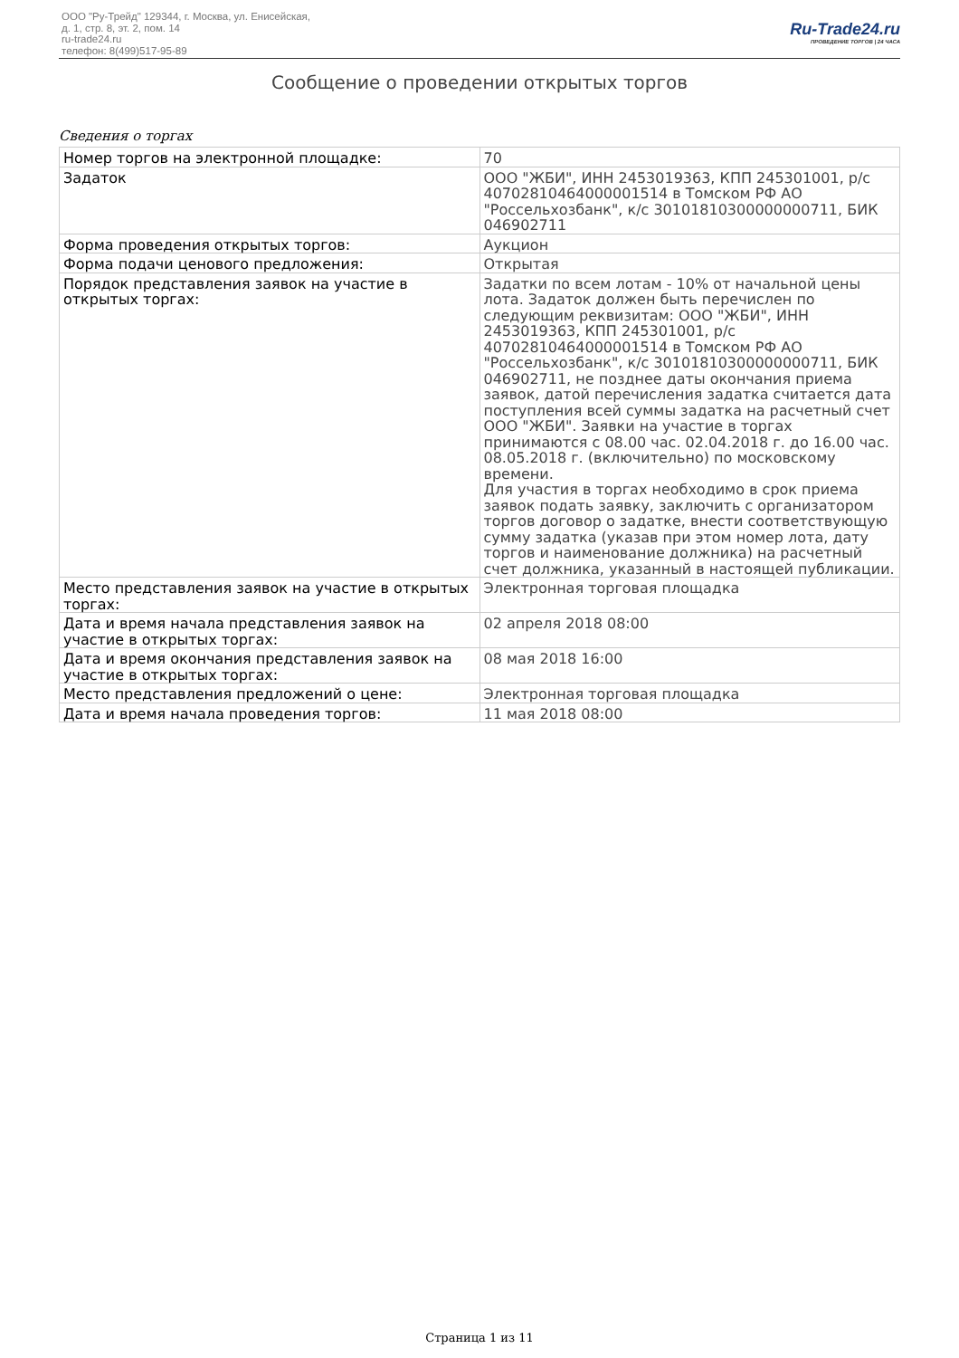ООО "Ру-Трейд" 129344, г. Москва, ул. Енисейская,
д. 1, стр. 8, эт. 2, пом. 14
ru-trade24.ru
телефон: 8(499)517-95-89
Ru-Trade24.ru
ПРОВЕДЕНИЕ ТОРГОВ | 24 ЧАСА
Сообщение о проведении открытых торгов
Сведения о торгах
| Номер торгов на электронной площадке: | 70 |
| Задаток | ООО "ЖБИ", ИНН 2453019363, КПП 245301001, р/с 40702810464000001514 в Томском РФ АО "Россельхозбанк", к/с 30101810300000000711, БИК 046902711 |
| Форма проведения открытых торгов: | Аукцион |
| Форма подачи ценового предложения: | Открытая |
| Порядок представления заявок на участие в открытых торгах: | Задатки по всем лотам - 10% от начальной цены лота. Задаток должен быть перечислен по следующим реквизитам: ООО "ЖБИ", ИНН 2453019363, КПП 245301001, р/с 40702810464000001514 в Томском РФ АО "Россельхозбанк", к/с 30101810300000000711, БИК 046902711, не позднее даты окончания приема заявок, датой перечисления задатка считается дата поступления всей суммы задатка на расчетный счет ООО "ЖБИ". Заявки на участие в торгах принимаются с 08.00 час. 02.04.2018 г. до 16.00 час. 08.05.2018 г. (включительно) по московскому времени. Для участия в торгах необходимо в срок приема заявок подать заявку, заключить с организатором торгов договор о задатке, внести соответствующую сумму задатка (указав при этом номер лота, дату торгов и наименование должника) на расчетный счет должника, указанный в настоящей публикации. |
| Место представления заявок на участие в открытых торгах: | Электронная торговая площадка |
| Дата и время начала представления заявок на участие в открытых торгах: | 02 апреля 2018 08:00 |
| Дата и время окончания представления заявок на участие в открытых торгах: | 08 мая 2018 16:00 |
| Место представления предложений о цене: | Электронная торговая площадка |
| Дата и время начала проведения торгов: | 11 мая 2018 08:00 |
Страница 1 из 11